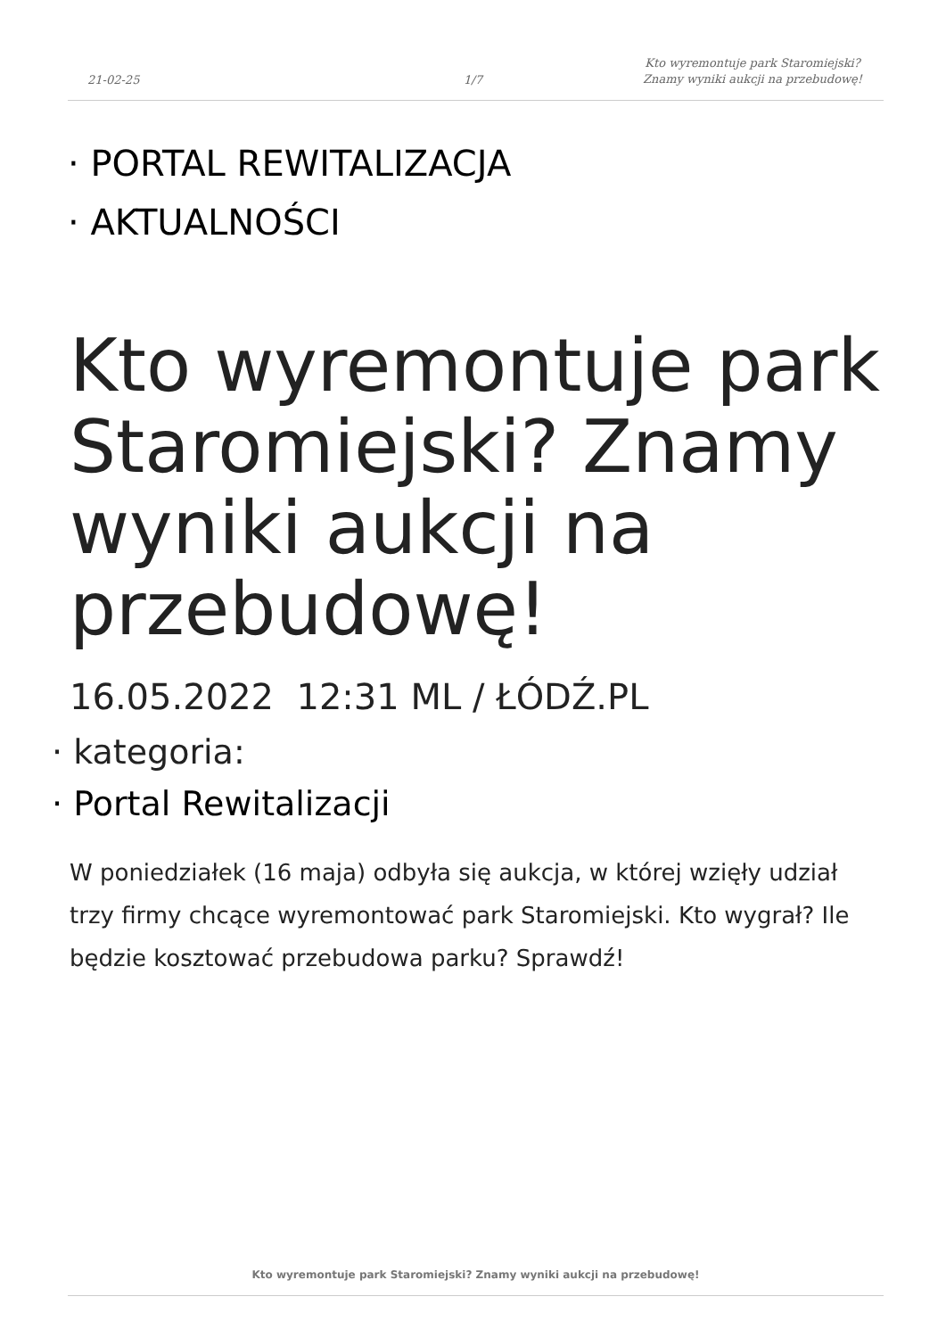21-02-25 1/7
Kto wyremontuje park Staromiejski?
Znamy wyniki aukcji na przebudowę!
· PORTAL REWITALIZACJA
· AKTUALNOŚCI
Kto wyremontuje park Staromiejski? Znamy wyniki aukcji na przebudowę!
16.05.2022 12:31 ML / ŁÓDŹ.PL
· kategoria:
· Portal Rewitalizacji
W poniedziałek (16 maja) odbyła się aukcja, w której wzięły udział trzy firmy chcące wyremontować park Staromiejski. Kto wygrał? Ile będzie kosztować przebudowa parku? Sprawdź!
Kto wyremontuje park Staromiejski? Znamy wyniki aukcji na przebudowę!